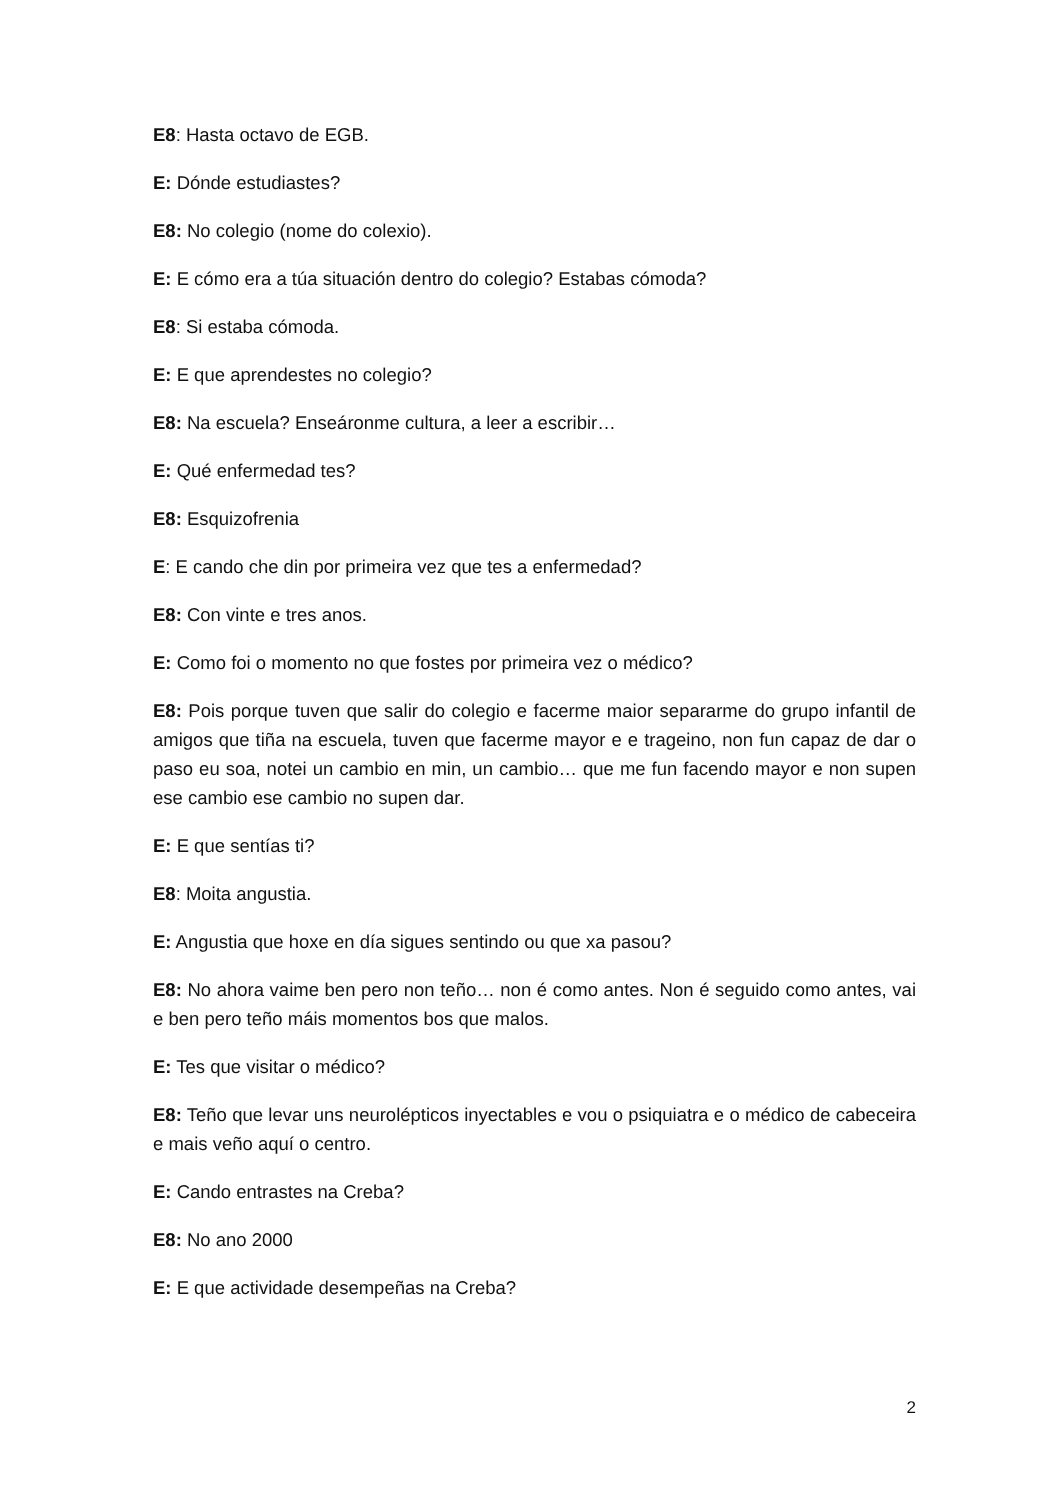E8: Hasta octavo de EGB.
E: Dónde estudiastes?
E8: No colegio (nome do colexio).
E: E cómo era a túa situación dentro do colegio? Estabas cómoda?
E8: Si estaba cómoda.
E: E que aprendestes no colegio?
E8: Na escuela? Enseáronme cultura, a leer a escribir…
E: Qué enfermedad tes?
E8: Esquizofrenia
E: E cando che din por primeira vez que tes a enfermedad?
E8: Con vinte e tres anos.
E: Como foi o momento no que fostes por primeira vez o médico?
E8: Pois porque tuven que salir do colegio e facerme maior separarme do grupo infantil de amigos que tiña na escuela, tuven que facerme mayor e e trageino, non fun capaz de dar o paso eu soa, notei un cambio en min, un cambio… que me fun facendo mayor e non supen ese cambio ese cambio no supen dar.
E: E que sentías ti?
E8: Moita angustia.
E: Angustia que hoxe en día sigues sentindo ou que xa pasou?
E8: No ahora vaime ben pero non teño… non é como antes. Non é seguido como antes, vai e ben pero teño máis momentos bos que malos.
E: Tes que visitar o médico?
E8: Teño que levar uns neurolépticos inyectables e vou o psiquiatra e o médico de cabeceira e mais veño aquí o centro.
E: Cando entrastes na Creba?
E8: No ano 2000
E: E que actividade desempeñas na Creba?
2